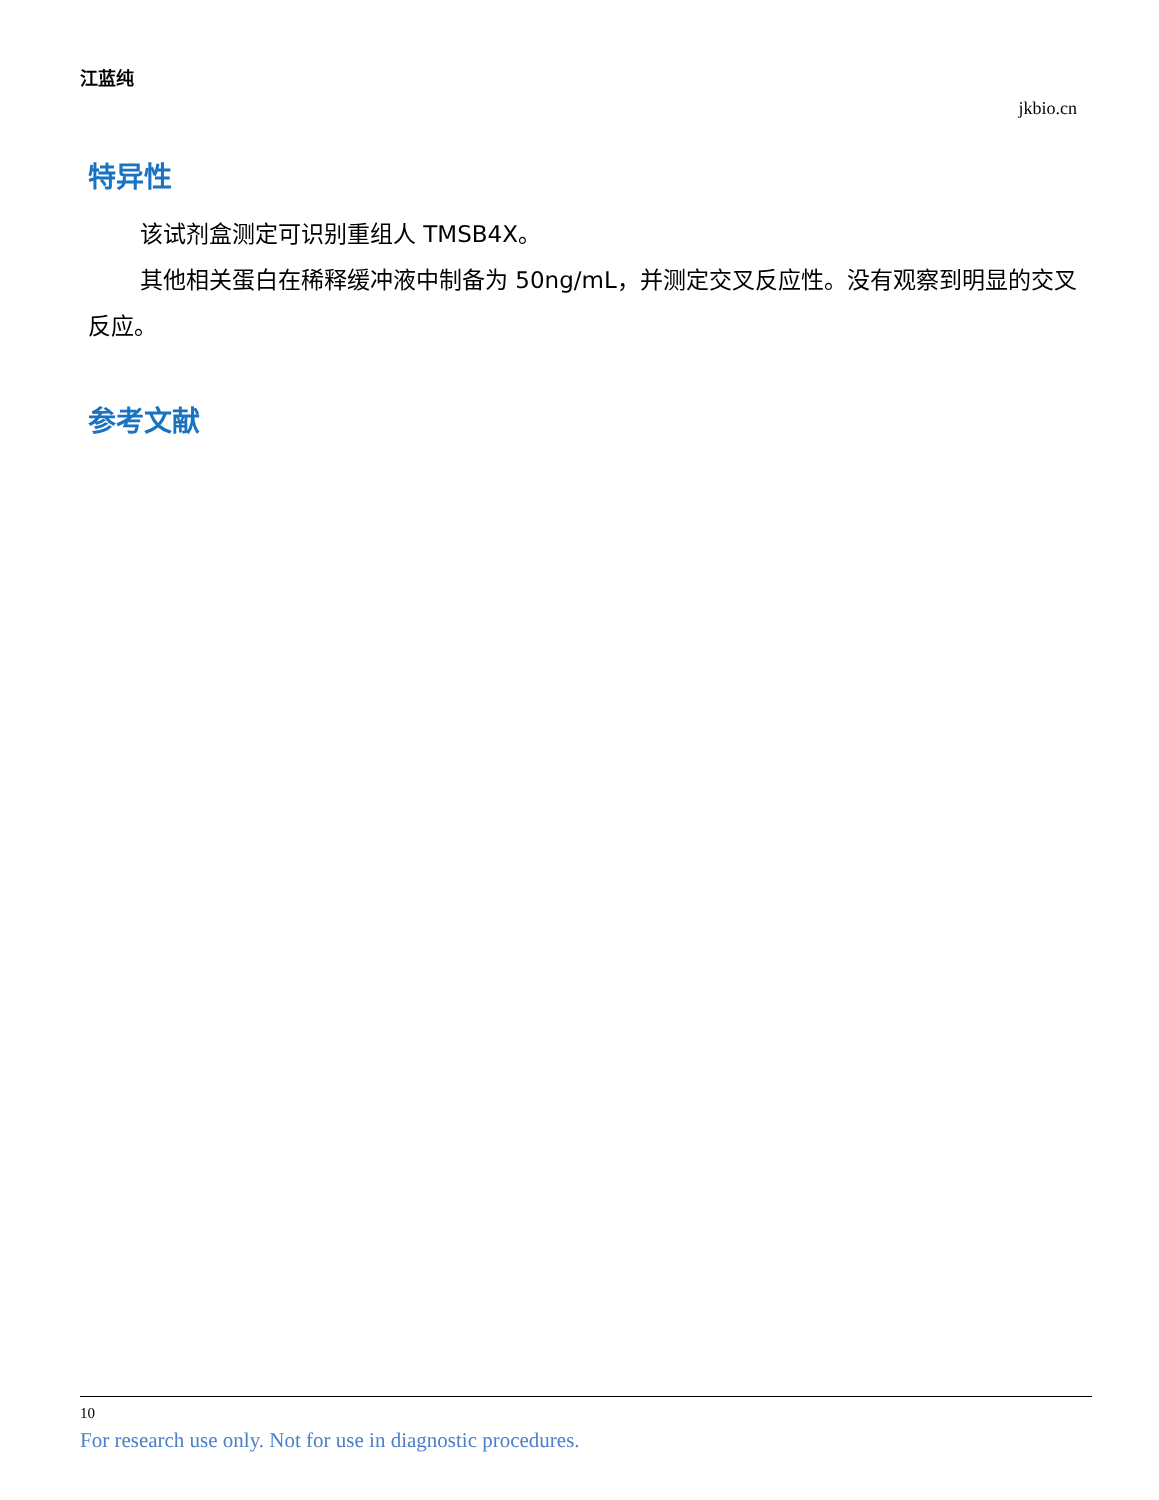江蓝纯
jkbio.cn
特异性
该试剂盒测定可识别重组人 TMSB4X。
其他相关蛋白在稀释缓冲液中制备为 50ng/mL，并测定交叉反应性。没有观察到明显的交叉反应。
参考文献
10
For research use only. Not for use in diagnostic procedures.